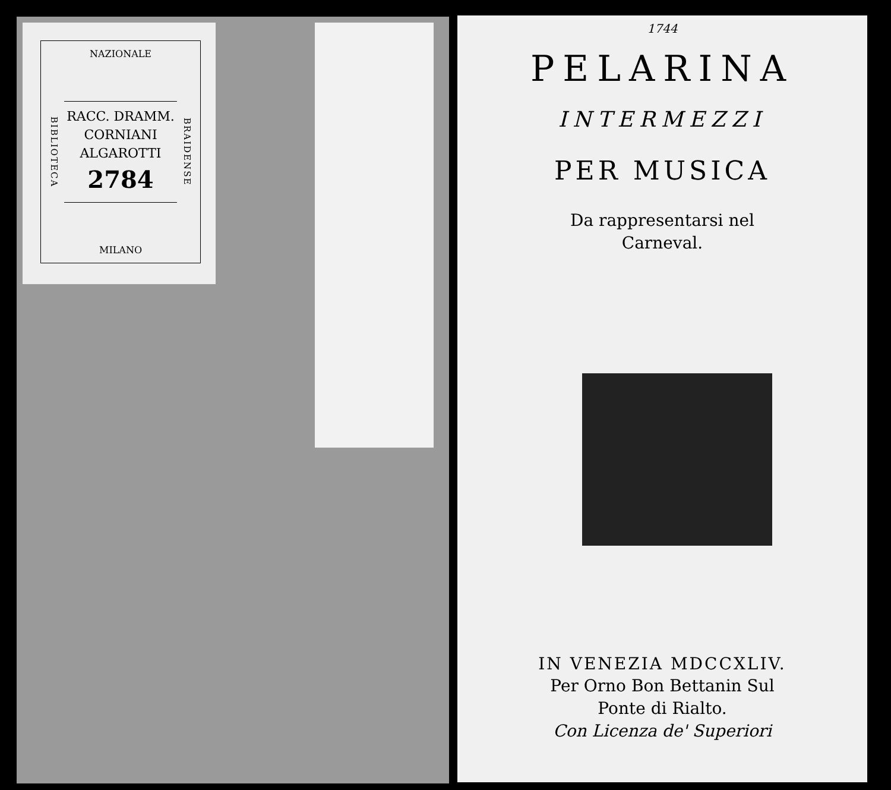NAZIONALE
BIBLIOTECA
RACC. DRAMM.
CORNIANI
ALGAROTTI
2784
BRAIDENSE
MILANO
1744
PELARINA
INTERMEZZI
PER MUSICA
Da rappresentarsi nel
Carneval.
IN VENEZIA MDCCXLIV.
Per Orno Bon Bettanin Sul
Ponte di Rialto.
Con Licenza de' Superiori